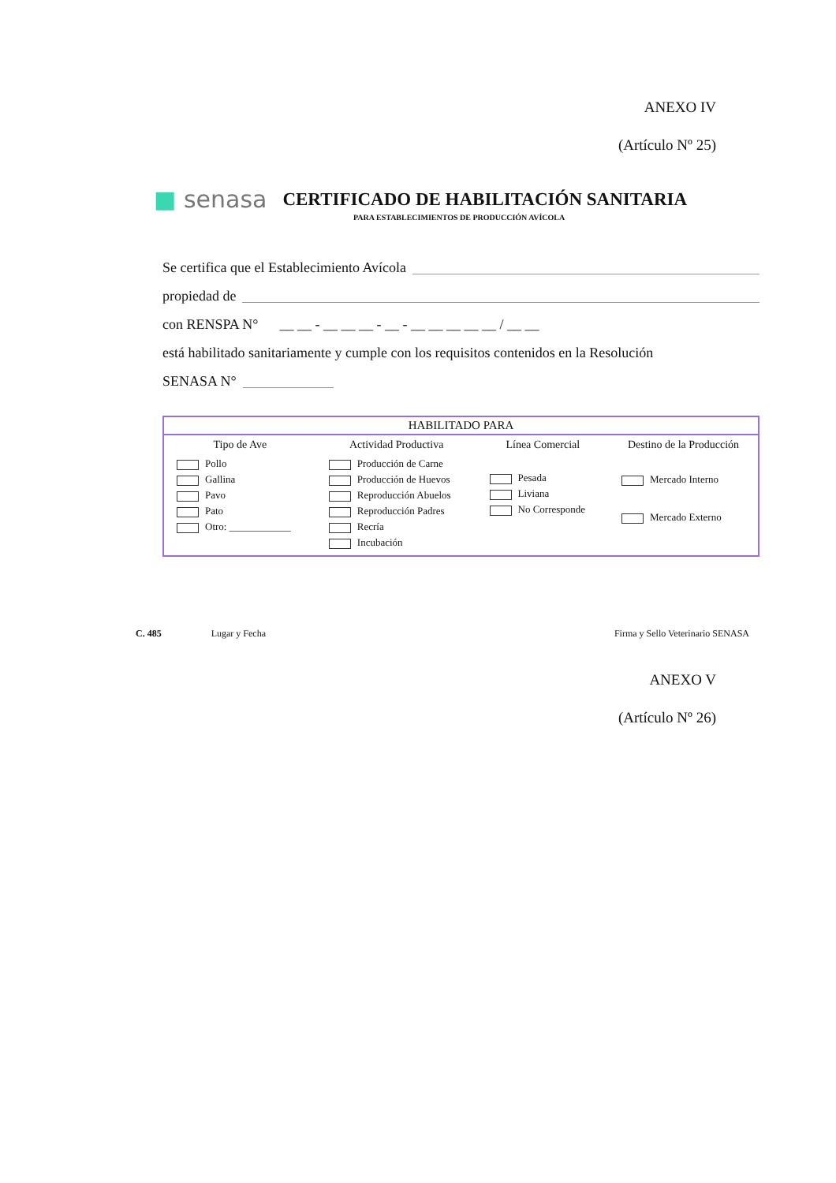ANEXO IV
(Artículo Nº 25)
■ senasa
CERTIFICADO DE HABILITACIÓN SANITARIA
PARA ESTABLECIMIENTOS DE PRODUCCIÓN AVÍCOLA
Se certifica que el Establecimiento Avícola
propiedad de
con RENSPA N° __ __ - __ __ __ - __ - __ __ __ __ __ / __ __
está habilitado sanitariamente y cumple con los requisitos contenidos en la Resolución
SENASA N°
| HABILITADO PARA | | | |
| --- | --- | --- | --- |
| Tipo de Ave | Actividad Productiva | Línea Comercial | Destino de la Producción |
| Pollo Gallina Pavo Pato Otro: ____________ | Producción de Carne Producción de Huevos Reproducción Abuelos Reproducción Padres Recría Incubación | Pesada Liviana No Corresponde | Mercado Interno Mercado Externo |
C. 485 Lugar y Fecha Firma y Sello Veterinario SENASA
ANEXO V
(Artículo Nº 26)